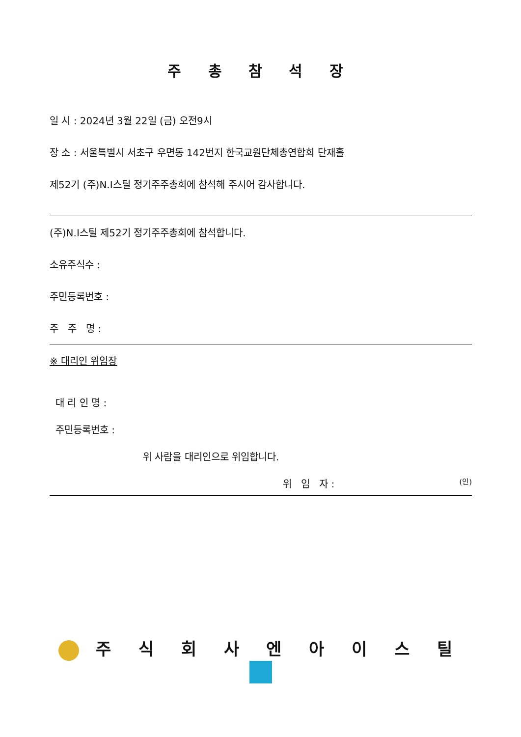주 총 참 석 장
일 시 : 2024년 3월 22일 (금) 오전9시
장 소 : 서울특별시 서초구 우면동 142번지 한국교원단체총연합회 단재홀
제52기 (주)N.I스틸 정기주주총회에 참석해 주시어 감사합니다.
(주)N.I스틸 제52기 정기주주총회에 참석합니다.
소유주식수 :
주민등록번호 :
주 주 명 :
※ 대리인 위임장
대 리 인 명 :
주민등록번호 :
위 사람을 대리인으로 위임합니다.
위 임 자 : (인)
주 식 회 사 엔 아 이 스 틸